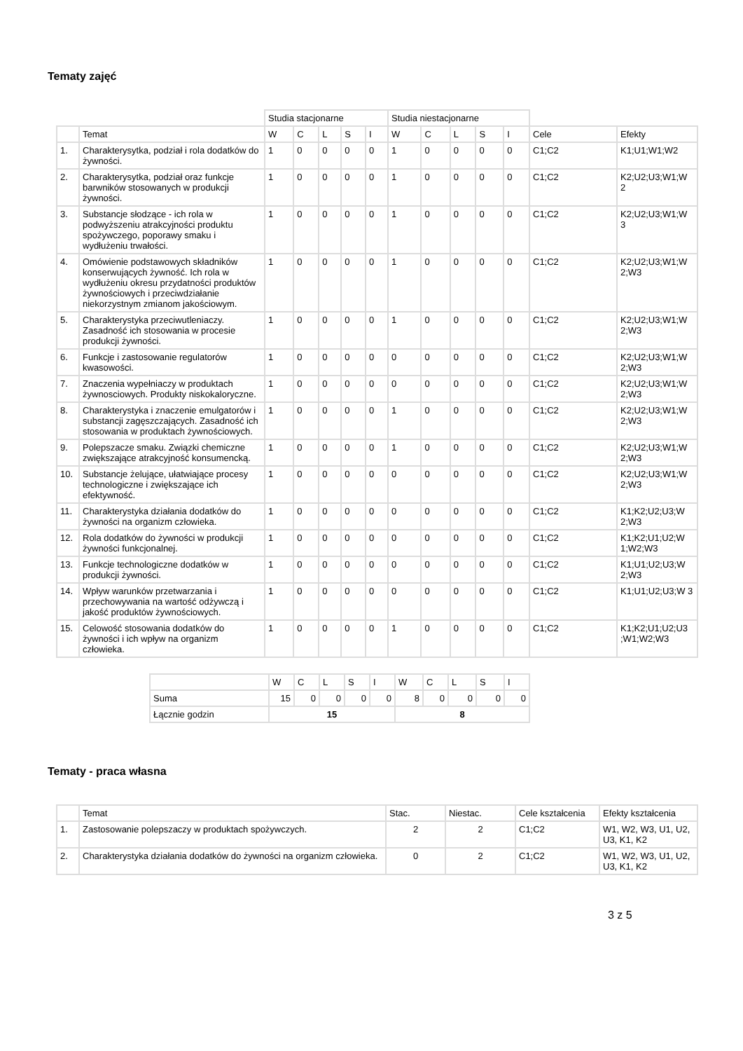Tematy zajęć
| | | Studia stacjonarne | | | | | Studia niestacjonarne | | | | | | |
| | Temat | W | C | L | S | I | W | C | L | S | I | Cele | Efekty |
| 1. | Charakterysytka, podział i rola dodatków do żywności. | 1 | 0 | 0 | 0 | 0 | 1 | 0 | 0 | 0 | 0 | C1;C2 | K1;U1;W1;W2 |
| 2. | Charakterysytka, podział oraz funkcje barwników stosowanych w produkcji żywności. | 1 | 0 | 0 | 0 | 0 | 1 | 0 | 0 | 0 | 0 | C1;C2 | K2;U2;U3;W1;W 2 |
| 3. | Substancje słodzące - ich rola w podwyższeniu atrakcyjności produktu spożywczego, poporawy smaku i wydłużeniu trwałości. | 1 | 0 | 0 | 0 | 0 | 1 | 0 | 0 | 0 | 0 | C1;C2 | K2;U2;U3;W1;W 3 |
| 4. | Omówienie podstawowych składników konserwujących żywność. Ich rola w wydłużeniu okresu przydatności produktów żywnościowych i przeciwdziałanie niekorzystnym zmianom jakościowym. | 1 | 0 | 0 | 0 | 0 | 1 | 0 | 0 | 0 | 0 | C1;C2 | K2;U2;U3;W1;W 2;W3 |
| 5. | Charakterystyka przeciwutleniaczy. Zasadność ich stosowania w procesie produkcji żywności. | 1 | 0 | 0 | 0 | 0 | 1 | 0 | 0 | 0 | 0 | C1;C2 | K2;U2;U3;W1;W 2;W3 |
| 6. | Funkcje i zastosowanie regulatorów kwasowości. | 1 | 0 | 0 | 0 | 0 | 0 | 0 | 0 | 0 | 0 | C1;C2 | K2;U2;U3;W1;W 2;W3 |
| 7. | Znaczenia wypełniaczy w produktach żywnosciowych. Produkty niskokaloryczne. | 1 | 0 | 0 | 0 | 0 | 0 | 0 | 0 | 0 | 0 | C1;C2 | K2;U2;U3;W1;W 2;W3 |
| 8. | Charakterystyka i znaczenie emulgatorów i substancji zagęszczających. Zasadność ich stosowania w produktach żywnościowych. | 1 | 0 | 0 | 0 | 0 | 1 | 0 | 0 | 0 | 0 | C1;C2 | K2;U2;U3;W1;W 2;W3 |
| 9. | Polepszacze smaku. Związki chemiczne zwiększające atrakcyjność konsumencką. | 1 | 0 | 0 | 0 | 0 | 1 | 0 | 0 | 0 | 0 | C1;C2 | K2;U2;U3;W1;W 2;W3 |
| 10. | Substancje żelujące, ułatwiające procesy technologiczne i zwiększające ich efektywność. | 1 | 0 | 0 | 0 | 0 | 0 | 0 | 0 | 0 | 0 | C1;C2 | K2;U2;U3;W1;W 2;W3 |
| 11. | Charakterystyka działania dodatków do żywności na organizm człowieka. | 1 | 0 | 0 | 0 | 0 | 0 | 0 | 0 | 0 | 0 | C1;C2 | K1;K2;U2;U3;W 2;W3 |
| 12. | Rola dodatków do żywności w produkcji żywności funkcjonalnej. | 1 | 0 | 0 | 0 | 0 | 0 | 0 | 0 | 0 | 0 | C1;C2 | K1;K2;U1;U2;W 1;W2;W3 |
| 13. | Funkcje technologiczne dodatków w produkcji żywności. | 1 | 0 | 0 | 0 | 0 | 0 | 0 | 0 | 0 | 0 | C1;C2 | K1;U1;U2;U3;W 2;W3 |
| 14. | Wpływ warunków przetwarzania i przechowywania na wartość odżywczą i jakość produktów żywnościowych. | 1 | 0 | 0 | 0 | 0 | 0 | 0 | 0 | 0 | 0 | C1;C2 | K1;U1;U2;U3;W 3 |
| 15. | Celowość stosowania dodatków do żywności i ich wpływ na organizm człowieka. | 1 | 0 | 0 | 0 | 0 | 1 | 0 | 0 | 0 | 0 | C1;C2 | K1;K2;U1;U2;U3 ;W1;W2;W3 |
| | W | C | L | S | I | W | C | L | S | I |
| Suma | 15 | 0 | 0 | 0 | 0 | 8 | 0 | 0 | 0 | 0 |
| Łącznie godzin | 15 | | | | | 8 | | | | |
Tematy - praca własna
| | Temat | Stac. | Niestac. | Cele kształcenia | Efekty kształcenia |
| --- | --- | --- | --- | --- | --- |
| 1. | Zastosowanie polepszaczy w produktach spożywczych. | 2 | 2 | C1;C2 | W1, W2, W3, U1, U2, U3, K1, K2 |
| 2. | Charakterystyka działania dodatków do żywności na organizm człowieka. | 0 | 2 | C1;C2 | W1, W2, W3, U1, U2, U3, K1, K2 |
3 z 5